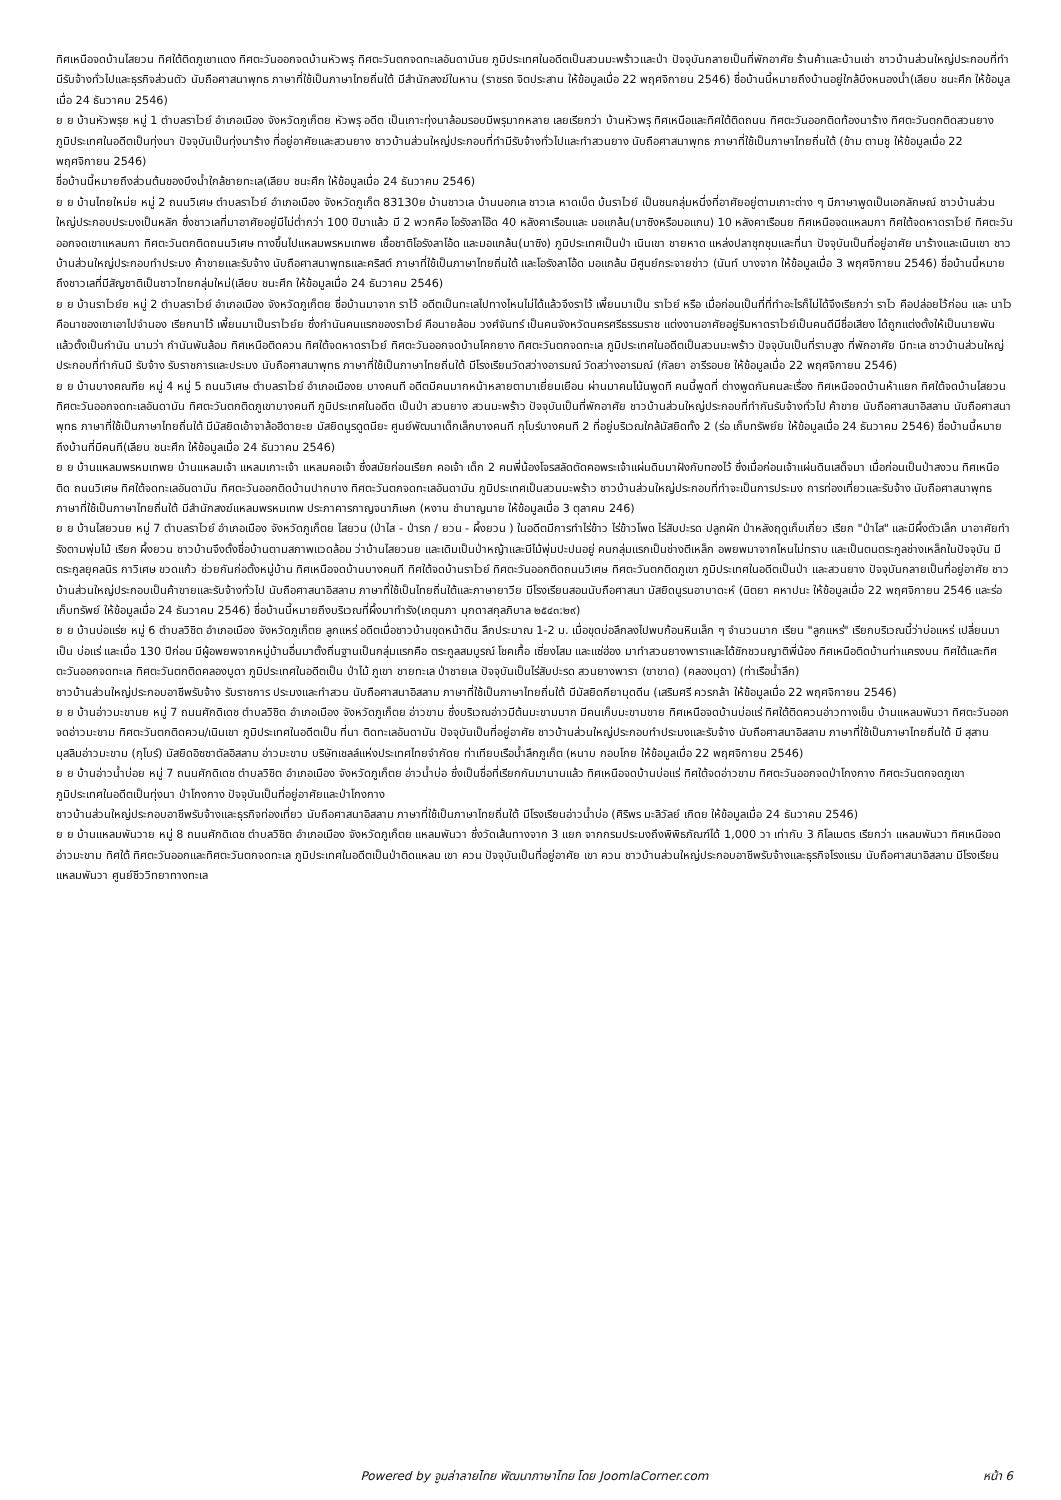ทิศเหนือจดบ้านไสยวน ทิศใต้ติดภูเขาแดง ทิศตะวันออกจดบ้านหัวพรุ ทิศตะวันตกจดทะเลอันดามันย ภูมิประเทศในอดีตเป็นสวนมะพร้าวและป่า ปัจจุบันกลายเป็นที่พักอาศัย ร้านค้าและบ้านเช่า ชาวบ้านส่วนใหญ่ประกอบที่ทำมีรับจ้างทั่วไปและธุรกิจส่วนตัว นับถือศาสนาพุทธ ภาษาที่ใช้เป็นภาษาไทยถิ่นใต้ มีสำนักสงฆ์ในหาน (ราชรถ จิตประสาน ให้ข้อมูลเมื่อ 22 พฤศจิกายน 2546) ชื่อบ้านนี้หมายถึงบ้านอยู่ใกล้บึงหนองน้ำ(เลียบ ชนะศึก ให้ข้อมูลเมื่อ 24 ธันวาคม 2546)
ย ย บ้านหัวพรุย หมู่ 1 ตำบลราไวย์ อำเภอเมือง จังหวัดภูเก็ตย หัวพรุ อดีต เป็นเกาะทุ่งนาล้อมรอบมีพรุมากหลาย เลยเรียกว่า บ้านหัวพรุ ทิศเหนือและทิศใต้ติดถนน ทิศตะวันออกติดท้องนาร้าง ทิศตะวันตกติดสวนยาง ภูมิประเทศในอดีตเป็นทุ่งนา ปัจจุบันเป็นทุ่งนาร้าง ที่อยู่อาศัยและสวนยาง ชาวบ้านส่วนใหญ่ประกอบที่ทำมีรับจ้างทั่วไปและทำสวนยาง นับถือศาสนาพุทธ ภาษาที่ใช้เป็นภาษาไทยถิ่นใต้ (ข้าม ตามชู ให้ข้อมูลเมื่อ 22 พฤศจิกายน 2546)
ชื่อบ้านนี้หมายถึงส่วนต้นของบึงน้ำใกล้ชายทะเล(เลียบ ชนะศึก ให้ข้อมูลเมื่อ 24 ธันวาคม 2546)
ย ย บ้านไทยใหม่ย หมู่ 2 ถนนวิเศษ ตำบลราไวย์ อำเภอเมือง จังหวัดภูเก็ต 83130ย บ้านชาวเล บ้านนอกเล ชาวเล หาดเบ็ด บ้นราไวย์ เป็นชนกลุ่มหนึ่งที่อาศัยอยู่ตามเกาะต่าง ๆ มีภาษาพูดเป็นเอกลักษณ์ ชาวบ้านส่วนใหญ่ประกอบประมงเป็นหลัก ซึ่งชาวเลที่มาอาศัยอยู่มีไม่ต่ำกว่า 100 ปีมาแล้ว มี 2 พวกคือ โอรังลาโอ๊ด 40 หลังคาเรือนและ มอแกล้น(มาซิงหรือมอแกน) 10 หลังคาเรือนย ทิศเหนือจดแหลมกา ทิศใต้จดหาดราไวย์ ทิศตะวันออกจดเขาแหลมกา ทิศตะวันตกติดถนนวิเศษ ทางขึ้นไปแหลมพรหมเทพย เชื้อชาติโอรังลาโอ้ด และมอแกล้น(มาซิง) ภูมิประเทศเป็นป่า เนินเขา ชายหาด แหล่งปลาชุกชุมและที่นา ปัจจุบันเป็นที่อยู่อาศัย นาร้างและเนินเขา ชาวบ้านส่วนใหญ่ประกอบทำประมง ค้าขายและรับจ้าง นับถือศาสนาพุทธและคริสต์ ภาษาที่ใช้เป็นภาษาไทยถิ่นใต้ และโอรังลาโอ้ด มอแกล้น มีศูนย์กระจายข่าว (นันท์ บางจาก ให้ข้อมูลเมื่อ 3 พฤศจิกายน 2546) ชื่อบ้านนี้หมายถึงชาวเลที่มีสัญชาติเป็นชาวไทยกลุ่มใหม่(เลียบ ชนะศึก ให้ข้อมูลเมื่อ 24 ธันวาคม 2546)
ย ย บ้านราไวย์ย หมู่ 2 ตำบลราไวย์ อำเภอเมือง จังหวัดภูเก็ตย ชื่อบ้านมาจาก ราไว้ อดีตเป็นทะเลไปทางไหนไม่ได้แล้วจึงราไว้ เพี้ยนมาเป็น ราไวย์ หรือ เมื่อก่อนเป็นที่ที่ทำอะไรก็ไม่ได้จึงเรียกว่า ราไว คือปล่อยไว้ก่อน และ นาไว คือนาของเขาเอาไปจำนอง เรียกนาไว้ เพี้ยนมาเป็นราไวย์ย ซึ่งกำนันคนแรกของราไวย์ คือนายล้อม วงศ์จันทร์ เป็นคนจังหวัดนครศรีธรรมราช แต่งงานอาศัยอยู่ริมหาดราไวย์เป็นคนดีมีชื่อเสียง ได้ถูกแต่งตั้งให้เป็นนายพันแล้วตั้งเป็นกำนัน นามว่า กำนันพันล้อม ทิศเหนือติดควน ทิศใต้จดหาดราไวย์ ทิศตะวันออกจดบ้านโคกยาง ทิศตะวันตกจดทะเล ภูมิประเทศในอดีตเป็นสวนมะพร้าว ปัจจุบันเป็นที่ราบสูง ที่พักอาศัย มีทะเล ชาวบ้านส่วนใหญ่ประกอบที่ทำกันมี รับจ้าง รับราชการและประมง นับถือศาสนาพุทธ ภาษาที่ใช้เป็นภาษาไทยถิ่นใต้ มีโรงเรียนวัดสว่างอารมณ์ วัดสว่างอารมณ์ (กัลยา อารีรอบย ให้ข้อมูลเมื่อ 22 พฤศจิกายน 2546)
ย ย บ้านบางคณฑีย หมู่ 4 หมู่ 5 ถนนวิเศษ ตำบลราไวย์ อำเภอเมืองย บางคนที อดีตมีคนมากหน้าหลายตามาเยี่ยมเยือน ผ่านมาคนโน้นพูดที คนนี้พูดที่ ต่างพูดกันคนละเรื่อง ทิศเหนือจดบ้านห้าแยก ทิศใต้จดบ้านไสยวน ทิศตะวันออกจดทะเลอันดามัน ทิศตะวันตกติดภูเขาบางคนที ภูมิประเทศในอดีต เป็นป่า สวนยาง สวนมะพร้าว ปัจจุบันเป็นที่พักอาศัย ชาวบ้านส่วนใหญ่ประกอบที่ทำกันรับจ้างทั่วไป ค้าขาย นับถือศาสนาอิสลาม นับถือศาสนาพุทธ ภาษาที่ใช้เป็นภาษาไทยถิ่นใต้ มีมัสยิดเอ้าจาล้อฮีดายะย มัสยิดนูรดูดนียะ ศูนย์พัฒนาเด็กเล็กบางคนที กุโบร์บางคนที 2 ที่อยู่บริเวณใกล้มัสยิดทั้ง 2 (ร่อ เก็บทรัพย์ย ให้ข้อมูลเมื่อ 24 ธันวาคม 2546) ชื่อบ้านนี้หมายถึงบ้านที่มีคนที(เลียบ ชนะศึก ให้ข้อมูลเมื่อ 24 ธันวาคม 2546)
ย ย บ้านแหลมพรหมเทพย บ้านแหลมเจ้า แหลมเกาะเจ้า แหลมคอเจ้า ซึ่งสมัยก่อนเรียก คอเจ้า เด็ก 2 คนพี่น้องโจรสลัดตัดคอพระเจ้าแผ่นดินมาฝังกับทองไว้ ซึ่งเมื่อก่อนเจ้าแผ่นดินเสด็จมา เมื่อก่อนเป็นป่าสงวน ทิศเหนือติด ถนนวิเศษ ทิศใต้จดทะเลอันดามัน ทิศตะวันออกติดบ้านปากบาง ทิศตะวันตกจดทะเลอันดามัน ภูมิประเทศเป็นสวนมะพร้าว ชาวบ้านส่วนใหญ่ประกอบที่ทำจะเป็นการประมง การท่องเที่ยวและรับจ้าง นับถือศาสนาพุทธ ภาษาที่ใช้เป็นภาษาไทยถิ่นใต้ มีสำนักสงฆ์แหลมพรหมเทพ ประภาคารกาญจนาภิเษก (หงาน ชำนาญนาย ให้ข้อมูลเมื่อ 3 ตุลาคม 246)
ย ย บ้านไสยวนย หมู่ 7 ตำบลราไวย์ อำเภอเมือง จังหวัดภูเก็ตย ไสยวน (ป่าไส - ป่ารก / ยวน - ผึ้งยวน ) ในอดีตมีการทำไร่ข้าว ไร่ข้าวโพด ไร่สับปะรด ปลูกผัก ป่าหลังฤดูเก็บเกี่ยว เรียก "ป่าไส" และมีผึ้งตัวเล็ก มาอาศัยทำรังตามพุ่มไม้ เรียก ผึ้งยวน ชาวบ้านจึงตั้งชื่อบ้านตามสภาพแวดล้อม ว่าบ้านไสยวนย และเดิมเป็นป่าหญ้าและมีไม้พุ่มปะปนอยู่ คนกลุ่มแรกเป็นช่างตีเหล็ก อพยพมาจากไหนไม่ทราบ และเป็นตนตระกูลช่างเหล็กในปัจจุบัน มีตระกูลยุคลนิร กาวิเศษ ขวดแก้ว ช่วยกันก่อตั้งหมู่บ้าน ทิศเหนือจดบ้านบางคนที ทิศใต้จดบ้านราไวย์ ทิศตะวันออกติดถนนวิเศษ ทิศตะวันตกติดภูเขา ภูมิประเทศในอดีตเป็นป่า และสวนยาง ปัจจุบันกลายเป็นที่อยู่อาศัย ชาวบ้านส่วนใหญ่ประกอบเป็นค้าขายและรับจ้างทั่วไป นับถือศาสนาอิสลาม ภาษาที่ใช้เป็นไทยถิ่นใต้และภาษายาวีย มีโรงเรียนสอนนับถือศาสนา มัสยิดนูรนอาบาดะห์ (นิตยา คหาปนะ ให้ข้อมูลเมื่อ 22 พฤศจิกายน 2546 และร่อ เก็บทรัพย์ ให้ข้อมูลเมื่อ 24 ธันวาคม 2546) ชื่อบ้านนี้หมายถึงบริเวณที่ผึ้งมาทำรัง(เกตุนภา มุกดาสกุลภิบาล ๒๕๔๓:๒๙)
ย ย บ้านบ่อแร่ย หมู่ 6 ตำบลวิชิต อำเภอเมือง จังหวัดภูเก็ตย ลูกแหร่ อดีตเมื่อชาวบ้านขุดหน้าดิน ลึกประมาณ 1-2 ม. เมื่อขุดบ่อลึกลงไปพบก้อนหินเล็ก ๆ จำนวนมาก เรียน "ลูกแหร่" เรียกบริเวณนี้ว่าบ่อแหร่ เปลี่ยนมาเป็น บ่อแร่ และเมื่อ 130 ปีก่อน มีผู้อพยพจากหมู่บ้านอื่นมาตั้งถิ่นฐานเป็นกลุ่มแรกคือ ตระกูลสมบูรณ์ โชคเกื้อ เซี่ยงโสม และแซ่ฮ่อง มาทำสวนยางพาราและได้ชักชวนญาติพี่น้อง ทิศเหนือติดบ้านท่าแครงบน ทิศใต้และทิศตะวันออกจดทะเล ทิศตะวันตกติดคลองบูดา ภูมิประเทศในอดีตเป็น ป่าไม้ ภูเขา ชายทะเล ป่าชายเล ปัจจุบันเป็นไร่สับปะรด สวนยางพารา (ขาขาด) (คลองมุดา) (ท่าเรือน้ำลึก)
ชาวบ้านส่วนใหญ่ประกอบอาชีพรับจ้าง รับราชการ ประมงและทำสวน นับถือศาสนาอิสลาม ภาษาที่ใช้เป็นภาษาไทยถิ่นใต้ มีมัสยิดกียามุดดีน (เสริมศรี ควรกล้า ให้ข้อมูลเมื่อ 22 พฤศจิกายน 2546)
ย ย บ้านอ่าวมะขามย หมู่ 7 ถนนศักดิเดช ตำบลวิชิต อำเภอเมือง จังหวัดภูเก็ตย อ่าวขาม ซึ่งบริเวณอ่าวมีต้นมะขามมาก มีคนเก็บมะขามขาย ทิศเหนือจดบ้านบ่อแร่ ทิศใต้ติดควนอ่าวทางเข็น บ้านแหลมพันวา ทิศตะวันออกจดอ่าวมะขาม ทิศตะวันตกติดควน/เนินเขา ภูมิประเทศในอดีตเป็น ที่นา ติดทะเลอันดามัน ปัจจุบันเป็นที่อยู่อาศัย ชาวบ้านส่วนใหญ่ประกอบทำประมงและรับจ้าง นับถือศาสนาอิสลาม ภาษาที่ใช้เป็นภาษาไทยถิ่นใต้ มี สุสานมุสลิมอ่าวมะขาม (กุโบร์) มัสยิดอิซซาตัลอิสลาม อ่าวมะขาม บริษัทเชลล์แห่งประเทศไทยจำกัดย ท่าเทียบเรือน้ำลึกภูเก็ต (หนาบ กอบโกย ให้ข้อมูลเมื่อ 22 พฤศจิกายน 2546)
ย ย บ้านอ่าวน้ำบ่อย หมู่ 7 ถนนศักดิเดช ตำบลวิชิต อำเภอเมือง จังหวัดภูเก็ตย อ่าวน้ำบ่อ ซึ่งเป็นชื่อที่เรียกกันมานานแล้ว ทิศเหนือจดบ้านบ่อแร่ ทิศใต้จดอ่าวขาม ทิศตะวันออกจดป่าโกงกาง ทิศตะวันตกจดภูเขา ภูมิประเทศในอดีตเป็นทุ่งนา ป่าโกงกาง ปัจจุบันเป็นที่อยู่อาศัยและป่าโกงกาง
ชาวบ้านส่วนใหญ่ประกอบอาชีพรับจ้างและธุรกิจท่องเที่ยว นับถือศาสนาอิสลาม ภาษาที่ใช้เป็นภาษาไทยถิ่นใต้ มีโรงเรียนอ่าวน้ำบ่อ (ศิริพร มะลิวัลย์ เกิดย ให้ข้อมูลเมื่อ 24 ธันวาคม 2546)
ย ย บ้านแหลมพันวาย หมู่ 8 ถนนศักดิเดช ตำบลวิชิต อำเภอเมือง จังหวัดภูเก็ตย แหลมพันวา ซึ่งวัดเส้นทางจาก 3 แยก จากกรมประมงถึงพิพิธภัณฑ์ได้ 1,000 วา เท่ากับ 3 กิโลเมตร เรียกว่า แหลมพันวา ทิศเหนือจดอ่าวมะขาม ทิศใต้ ทิศตะวันออกและทิศตะวันตกจดทะเล ภูมิประเทศในอดีตเป็นป่าติดแหลม เขา ควน ปัจจุบันเป็นที่อยู่อาศัย เขา ควน ชาวบ้านส่วนใหญ่ประกอบอาชีพรับจ้างและธุรกิจโรงแรม นับถือศาสนาอิสลาม มีโรงเรียนแหลมพันวา ศูนย์ชีววิทยาทางทะเล
Powered by จูมล่าลายไทย พัฒนาภาษาไทย โดย JoomlaCorner.com
หน้า 6